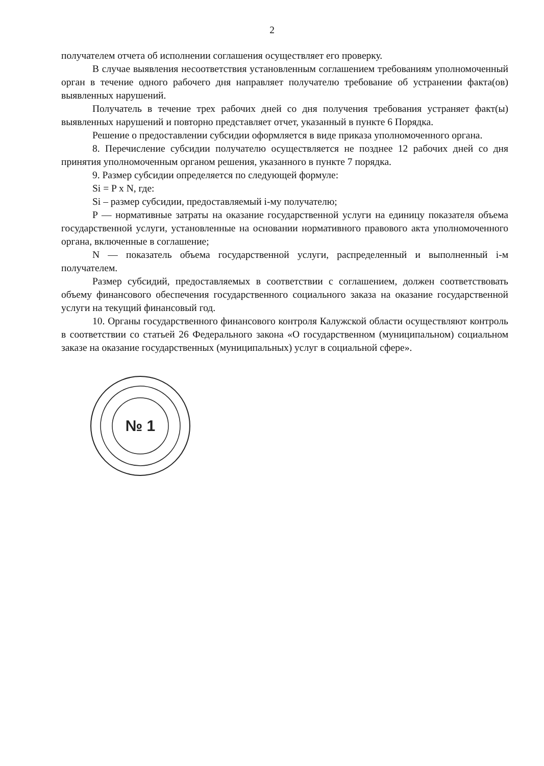2
получателем отчета об исполнении соглашения осуществляет его проверку.
В случае выявления несоответствия установленным соглашением требованиям уполномоченный орган в течение одного рабочего дня направляет получателю требование об устранении факта(ов) выявленных нарушений.
Получатель в течение трех рабочих дней со дня получения требования устраняет факт(ы) выявленных нарушений и повторно представляет отчет, указанный в пункте 6 Порядка.
Решение о предоставлении субсидии оформляется в виде приказа уполномоченного органа.
8. Перечисление субсидии получателю осуществляется не позднее 12 рабочих дней со дня принятия уполномоченным органом решения, указанного в пункте 7 порядка.
9. Размер субсидии определяется по следующей формуле:
Si = P x N, где:
Si – размер субсидии, предоставляемый i-му получателю;
P — нормативные затраты на оказание государственной услуги на единицу показателя объема государственной услуги, установленные на основании нормативного правового акта уполномоченного органа, включенные в соглашение;
N — показатель объема государственной услуги, распределенный и выполненный i-м получателем.
Размер субсидий, предоставляемых в соответствии с соглашением, должен соответствовать объему финансового обеспечения государственного социального заказа на оказание государственной услуги на текущий финансовый год.
10. Органы государственного финансового контроля Калужской области осуществляют контроль в соответствии со статьей 26 Федерального закона «О государственном (муниципальном) социальном заказе на оказание государственных (муниципальных) услуг в социальной сфере».
№ 1